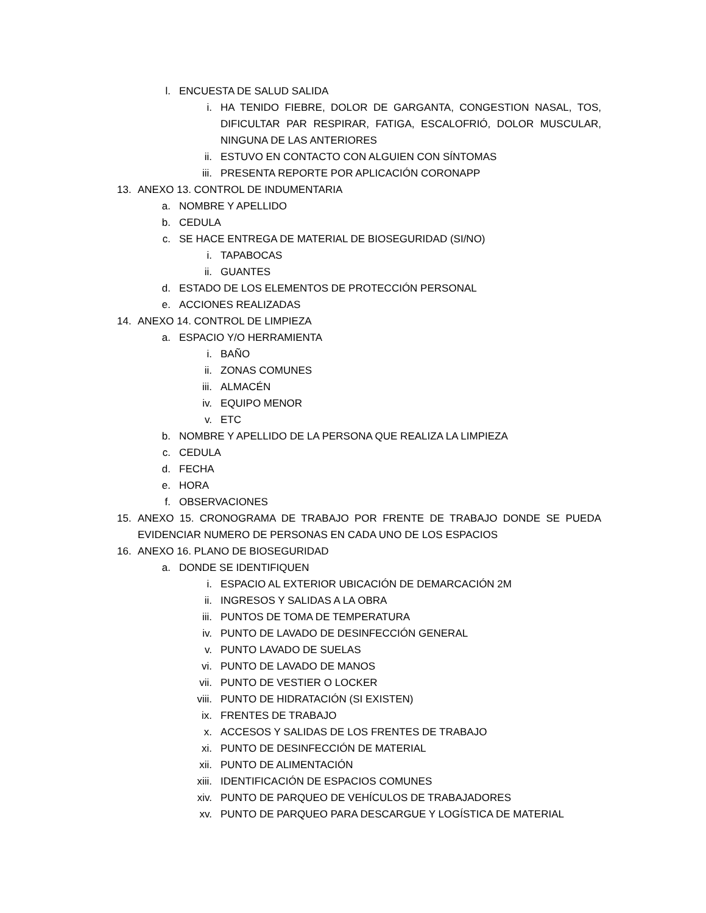l. ENCUESTA DE SALUD SALIDA
i. HA TENIDO FIEBRE, DOLOR DE GARGANTA, CONGESTION NASAL, TOS, DIFICULTAR PAR RESPIRAR, FATIGA, ESCALOFRIÓ, DOLOR MUSCULAR, NINGUNA DE LAS ANTERIORES
ii. ESTUVO EN CONTACTO CON ALGUIEN CON SÍNTOMAS
iii. PRESENTA REPORTE POR APLICACIÓN CORONAPP
13. ANEXO 13. CONTROL DE INDUMENTARIA
a. NOMBRE Y APELLIDO
b. CEDULA
c. SE HACE ENTREGA DE MATERIAL DE BIOSEGURIDAD (SI/NO)
i. TAPABOCAS
ii. GUANTES
d. ESTADO DE LOS ELEMENTOS DE PROTECCIÓN PERSONAL
e. ACCIONES REALIZADAS
14. ANEXO 14. CONTROL DE LIMPIEZA
a. ESPACIO Y/O HERRAMIENTA
i. BAÑO
ii. ZONAS COMUNES
iii. ALMACÉN
iv. EQUIPO MENOR
v. ETC
b. NOMBRE Y APELLIDO DE LA PERSONA QUE REALIZA LA LIMPIEZA
c. CEDULA
d. FECHA
e. HORA
f. OBSERVACIONES
15. ANEXO 15. CRONOGRAMA DE TRABAJO POR FRENTE DE TRABAJO DONDE SE PUEDA EVIDENCIAR NUMERO DE PERSONAS EN CADA UNO DE LOS ESPACIOS
16. ANEXO 16. PLANO DE BIOSEGURIDAD
a. DONDE SE IDENTIFIQUEN
i. ESPACIO AL EXTERIOR UBICACIÓN DE DEMARCACIÓN 2M
ii. INGRESOS Y SALIDAS A LA OBRA
iii. PUNTOS DE TOMA DE TEMPERATURA
iv. PUNTO DE LAVADO DE DESINFECCIÓN GENERAL
v. PUNTO LAVADO DE SUELAS
vi. PUNTO DE LAVADO DE MANOS
vii. PUNTO DE VESTIER O LOCKER
viii. PUNTO DE HIDRATACIÓN (SI EXISTEN)
ix. FRENTES DE TRABAJO
x. ACCESOS Y SALIDAS DE LOS FRENTES DE TRABAJO
xi. PUNTO DE DESINFECCIÓN DE MATERIAL
xii. PUNTO DE ALIMENTACIÓN
xiii. IDENTIFICACIÓN DE ESPACIOS COMUNES
xiv. PUNTO DE PARQUEO DE VEHÍCULOS DE TRABAJADORES
xv. PUNTO DE PARQUEO PARA DESCARGUE Y LOGÍSTICA DE MATERIAL